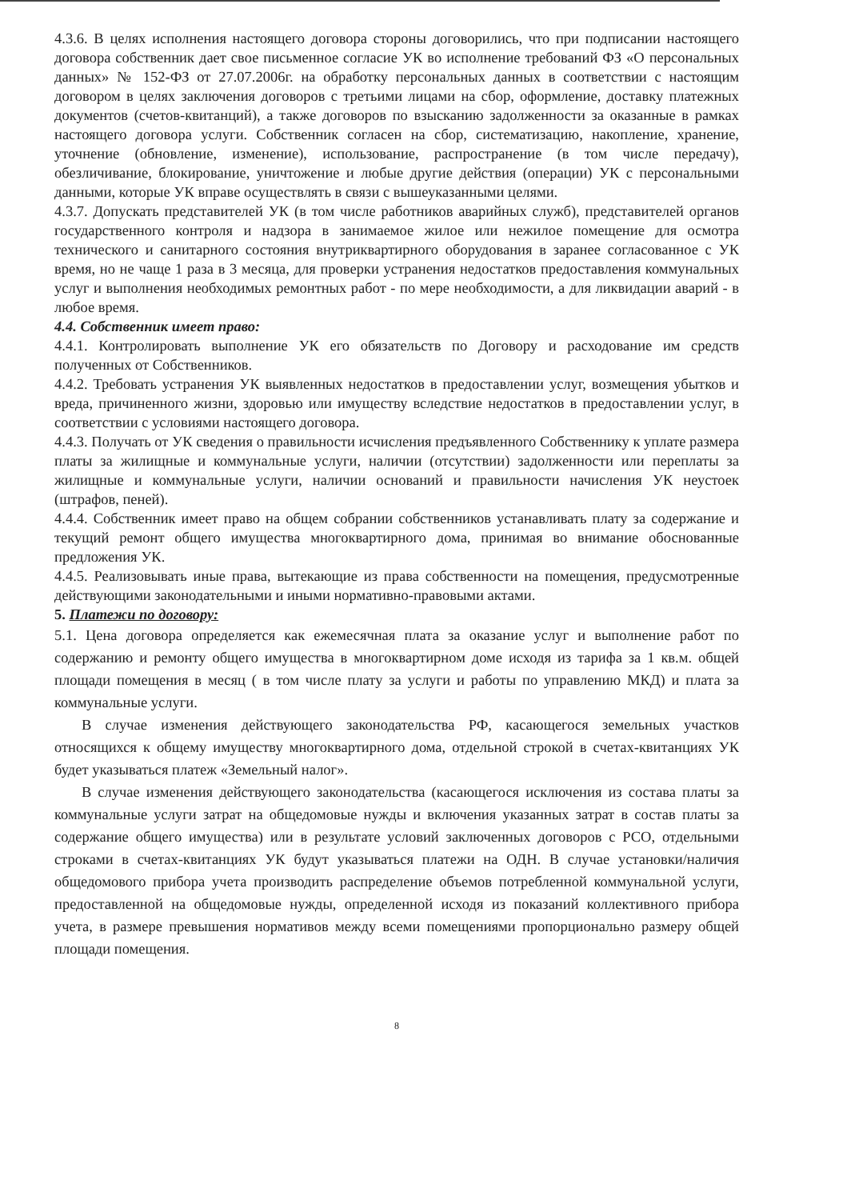4.3.6. В целях исполнения настоящего договора стороны договорились, что при подписании настоящего договора собственник дает свое письменное согласие УК во исполнение требований ФЗ «О персональных данных» № 152-ФЗ от 27.07.2006г. на обработку персональных данных в соответствии с настоящим договором в целях заключения договоров с третьими лицами на сбор, оформление, доставку платежных документов (счетов-квитанций), а также договоров по взысканию задолженности за оказанные в рамках настоящего договора услуги. Собственник согласен на сбор, систематизацию, накопление, хранение, уточнение (обновление, изменение), использование, распространение (в том числе передачу), обезличивание, блокирование, уничтожение и любые другие действия (операции) УК с персональными данными, которые УК вправе осуществлять в связи с вышеуказанными целями.
4.3.7. Допускать представителей УК (в том числе работников аварийных служб), представителей органов государственного контроля и надзора в занимаемое жилое или нежилое помещение для осмотра технического и санитарного состояния внутриквартирного оборудования в заранее согласованное с УК время, но не чаще 1 раза в 3 месяца, для проверки устранения недостатков предоставления коммунальных услуг и выполнения необходимых ремонтных работ - по мере необходимости, а для ликвидации аварий - в любое время.
4.4. Собственник имеет право:
4.4.1. Контролировать выполнение УК его обязательств по Договору и расходование им средств полученных от Собственников.
4.4.2. Требовать устранения УК выявленных недостатков в предоставлении услуг, возмещения убытков и вреда, причиненного жизни, здоровью или имуществу вследствие недостатков в предоставлении услуг, в соответствии с условиями настоящего договора.
4.4.3. Получать от УК сведения о правильности исчисления предъявленного Собственнику к уплате размера платы за жилищные и коммунальные услуги, наличии (отсутствии) задолженности или переплаты за жилищные и коммунальные услуги, наличии оснований и правильности начисления УК неустоек (штрафов, пеней).
4.4.4. Собственник имеет право на общем собрании собственников устанавливать плату за содержание и текущий ремонт общего имущества многоквартирного дома, принимая во внимание обоснованные предложения УК.
4.4.5. Реализовывать иные права, вытекающие из права собственности на помещения, предусмотренные действующими законодательными и иными нормативно-правовыми актами.
5. Платежи по договору:
5.1. Цена договора определяется как ежемесячная плата за оказание услуг и выполнение работ по содержанию и ремонту общего имущества в многоквартирном доме исходя из тарифа за 1 кв.м. общей площади помещения в месяц ( в том числе плату за услуги и работы по управлению МКД) и плата за коммунальные услуги.
В случае изменения действующего законодательства РФ, касающегося земельных участков относящихся к общему имуществу многоквартирного дома, отдельной строкой в счетах-квитанциях УК будет указываться платеж «Земельный налог».
В случае изменения действующего законодательства (касающегося исключения из состава платы за коммунальные услуги затрат на общедомовые нужды и включения указанных затрат в состав платы за содержание общего имущества) или в результате условий заключенных договоров с РСО, отдельными строками в счетах-квитанциях УК будут указываться платежи на ОДН. В случае установки/наличия общедомового прибора учета производить распределение объемов потребленной коммунальной услуги, предоставленной на общедомовые нужды, определенной исходя из показаний коллективного прибора учета, в размере превышения нормативов между всеми помещениями пропорционально размеру общей площади помещения.
8